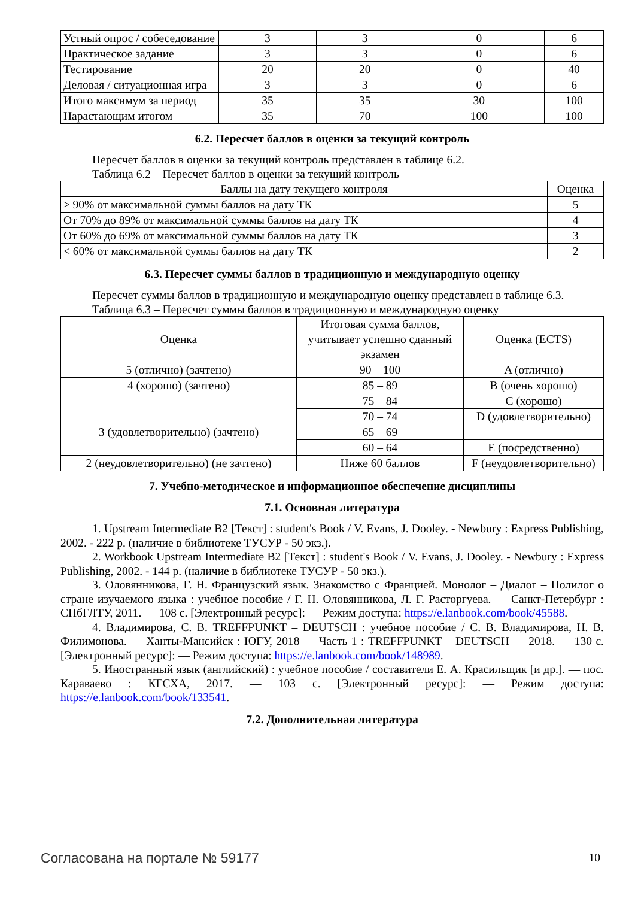| Устный опрос / собеседование | 3 | 3 | 0 | 6 |
| Практическое задание | 3 | 3 | 0 | 6 |
| Тестирование | 20 | 20 | 0 | 40 |
| Деловая / ситуационная игра | 3 | 3 | 0 | 6 |
| Итого максимум за период | 35 | 35 | 30 | 100 |
| Нарастающим итогом | 35 | 70 | 100 | 100 |
6.2. Пересчет баллов в оценки за текущий контроль
Пересчет баллов в оценки за текущий контроль представлен в таблице 6.2.
Таблица 6.2 – Пересчет баллов в оценки за текущий контроль
| Баллы на дату текущего контроля | Оценка |
| --- | --- |
| ≥ 90% от максимальной суммы баллов на дату ТК | 5 |
| От 70% до 89% от максимальной суммы баллов на дату ТК | 4 |
| От 60% до 69% от максимальной суммы баллов на дату ТК | 3 |
| < 60% от максимальной суммы баллов на дату ТК | 2 |
6.3. Пересчет суммы баллов в традиционную и международную оценку
Пересчет суммы баллов в традиционную и международную оценку представлен в таблице 6.3.
Таблица 6.3 – Пересчет суммы баллов в традиционную и международную оценку
| Оценка | Итоговая сумма баллов, учитывает успешно сданный экзамен | Оценка (ECTS) |
| --- | --- | --- |
| 5 (отлично) (зачтено) | 90 – 100 | A (отлично) |
| 4 (хорошо) (зачтено) | 85 – 89 | B (очень хорошо) |
| | 75 – 84 | C (хорошо) |
| | 70 – 74 | D (удовлетворительно) |
| 3 (удовлетворительно) (зачтено) | 65 – 69 | |
| | 60 – 64 | E (посредственно) |
| 2 (неудовлетворительно) (не зачтено) | Ниже 60 баллов | F (неудовлетворительно) |
7. Учебно-методическое и информационное обеспечение дисциплины
7.1. Основная литература
1. Upstream Intermediate B2 [Текст] : student's Book / V. Evans, J. Dooley. - Newbury : Express Publishing, 2002. - 222 p. (наличие в библиотеке ТУСУР - 50 экз.).
2. Workbook Upstream Intermediate B2 [Текст] : student's Book / V. Evans, J. Dooley. - Newbury : Express Publishing, 2002. - 144 p. (наличие в библиотеке ТУСУР - 50 экз.).
3. Оловянникова, Г. Н. Французский язык. Знакомство с Францией. Монолог – Диалог – Полилог о стране изучаемого языка : учебное пособие / Г. Н. Оловянникова, Л. Г. Расторгуева. — Санкт-Петербург : СПбГЛТУ, 2011. — 108 с. [Электронный ресурс]: — Режим доступа: https://e.lanbook.com/book/45588.
4. Владимирова, С. В. TREFFPUNKT – DEUTSCH : учебное пособие / С. В. Владимирова, Н. В. Филимонова. — Ханты-Мансийск : ЮГУ, 2018 — Часть 1 : TREFFPUNKT – DEUTSCH — 2018. — 130 с. [Электронный ресурс]: — Режим доступа: https://e.lanbook.com/book/148989.
5. Иностранный язык (английский) : учебное пособие / составители Е. А. Красильщик [и др.]. — пос. Караваево : КГСХА, 2017. — 103 с. [Электронный ресурс]: — Режим доступа: https://e.lanbook.com/book/133541.
7.2. Дополнительная литература
Согласована на портале № 59177 10